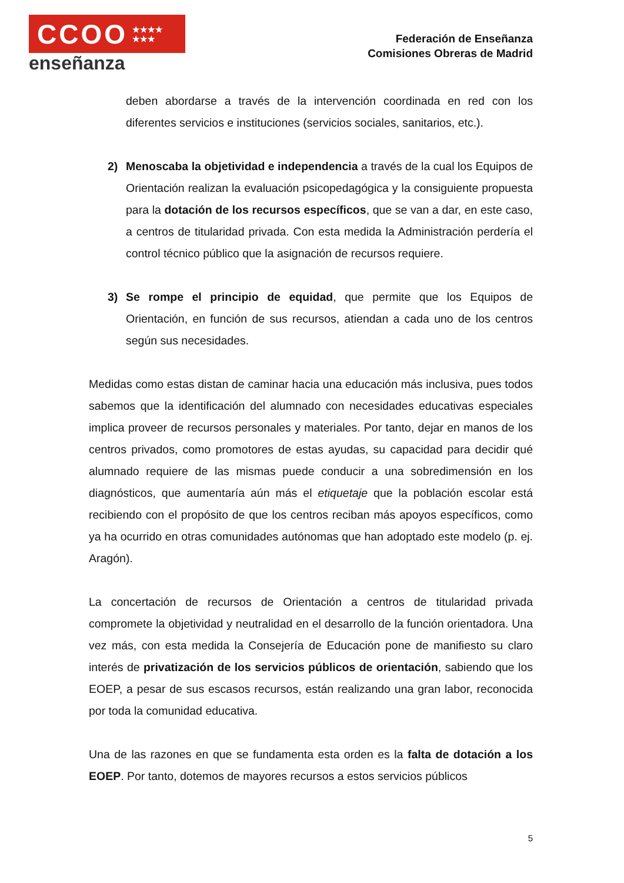CCOO ★★★★
★★★
enseñanza
Federación de Enseñanza
Comisiones Obreras de Madrid
deben abordarse a través de la intervención coordinada en red con los diferentes servicios e instituciones (servicios sociales, sanitarios, etc.).
2) Menoscaba la objetividad e independencia a través de la cual los Equipos de Orientación realizan la evaluación psicopedagógica y la consiguiente propuesta para la dotación de los recursos específicos, que se van a dar, en este caso, a centros de titularidad privada. Con esta medida la Administración perdería el control técnico público que la asignación de recursos requiere.
3) Se rompe el principio de equidad, que permite que los Equipos de Orientación, en función de sus recursos, atiendan a cada uno de los centros según sus necesidades.
Medidas como estas distan de caminar hacia una educación más inclusiva, pues todos sabemos que la identificación del alumnado con necesidades educativas especiales implica proveer de recursos personales y materiales. Por tanto, dejar en manos de los centros privados, como promotores de estas ayudas, su capacidad para decidir qué alumnado requiere de las mismas puede conducir a una sobredimensión en los diagnósticos, que aumentaría aún más el etiquetaje que la población escolar está recibiendo con el propósito de que los centros reciban más apoyos específicos, como ya ha ocurrido en otras comunidades autónomas que han adoptado este modelo (p. ej. Aragón).
La concertación de recursos de Orientación a centros de titularidad privada compromete la objetividad y neutralidad en el desarrollo de la función orientadora. Una vez más, con esta medida la Consejería de Educación pone de manifiesto su claro interés de privatización de los servicios públicos de orientación, sabiendo que los EOEP, a pesar de sus escasos recursos, están realizando una gran labor, reconocida por toda la comunidad educativa.
Una de las razones en que se fundamenta esta orden es la falta de dotación a los EOEP. Por tanto, dotemos de mayores recursos a estos servicios públicos
5